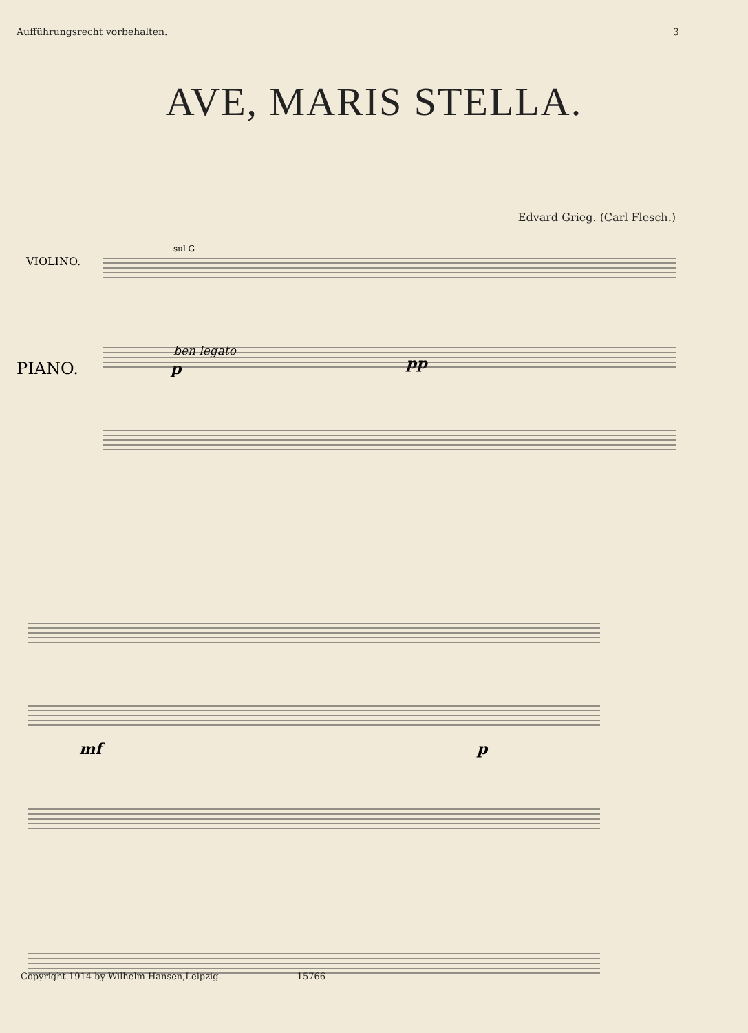Aufführungsrecht vorbehalten. 3
AVE, MARIS STELLA.
Edvard Grieg. (Carl Flesch.)
VIOLINO.
sul G
PIANO.
ben legato
p
pp
mf
p
Copyright 1914 by Wilhelm Hansen,Leipzig. 15766